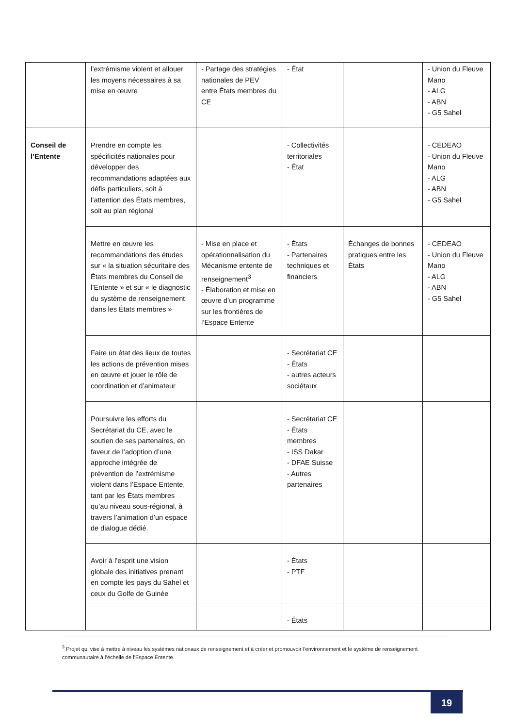| | l’extrémisme violent et allouer les moyens nécessaires à sa mise en œuvre | - Partage des stratégies nationales de PEV entre États membres du CE | - État | | - Union du Fleuve Mano - ALG - ABN - G5 Sahel |
| Conseil de l’Entente | Prendre en compte les spécificités nationales pour développer des recommandations adaptées aux défis particuliers, soit à l’attention des États membres, soit au plan régional | | - Collectivités territoriales - État | | - CEDEAO - Union du Fleuve Mano - ALG - ABN - G5 Sahel |
| | Mettre en œuvre les recommandations des études sur « la situation sécuritaire des États membres du Conseil de l’Entente » et sur « le diagnostic du système de renseignement dans les États membres » | - Mise en place et opérationnalisation du Mécanisme entente de renseignement<sup>3</sup> - Élaboration et mise en œuvre d’un programme sur les frontières de l’Espace Entente | - États - Partenaires techniques et financiers | Échanges de bonnes pratiques entre les États | - CEDEAO - Union du Fleuve Mano - ALG - ABN - G5 Sahel |
| | Faire un état des lieux de toutes les actions de prévention mises en œuvre et jouer le rôle de coordination et d’animateur | | - Secrétariat CE - États - autres acteurs sociétaux | | |
| | Poursuivre les efforts du Secrétariat du CE, avec le soutien de ses partenaires, en faveur de l’adoption d’une approche intégrée de prévention de l’extrémisme violent dans l’Espace Entente, tant par les États membres qu’au niveau sous-régional, à travers l’animation d’un espace de dialogue dédié. | | - Secrétariat CE - États membres - ISS Dakar - DFAE Suisse - Autres partenaires | | |
| | Avoir à l’esprit une vision globale des initiatives prenant en compte les pays du Sahel et ceux du Golfe de Guinée | | - États - PTF | | |
| | | | - États | | |
<sup>3</sup> Projet qui vise à mettre à niveau les systèmes nationaux de renseignement et à créer et promouvoir l’environnement et le système de renseignement communautaire à l’échelle de l’Espace Entente.
19